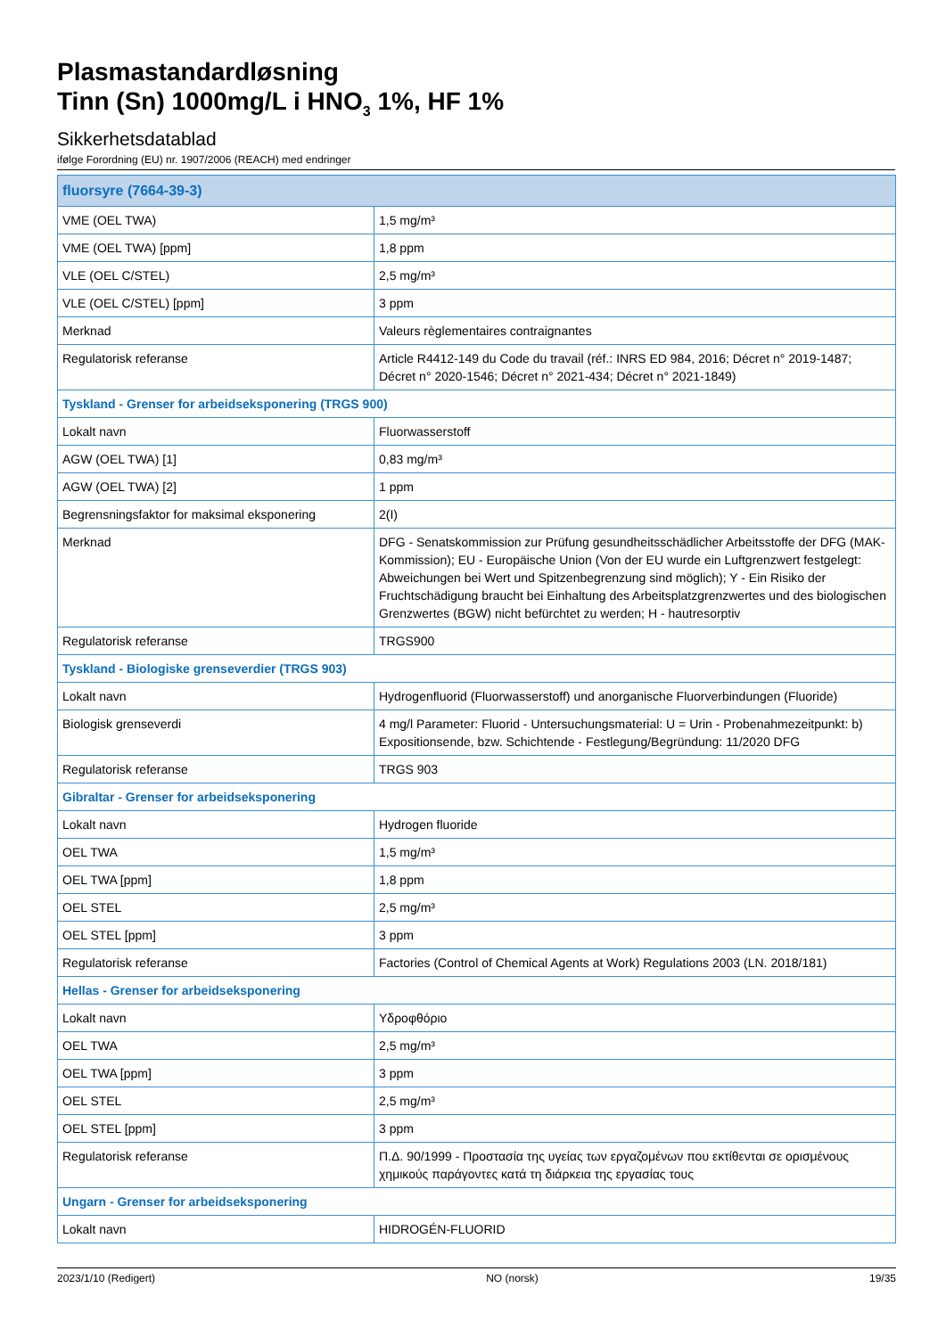Plasmastandardløsning
Tinn (Sn) 1000mg/L i HNO<sub>3</sub> 1%, HF 1%
Sikkerhetsdatablad
ifølge Forordning (EU) nr. 1907/2006 (REACH) med endringer
| fluorsyre (7664-39-3) | |
| --- | --- |
| VME (OEL TWA) | 1,5 mg/m³ |
| VME (OEL TWA) [ppm] | 1,8 ppm |
| VLE (OEL C/STEL) | 2,5 mg/m³ |
| VLE (OEL C/STEL) [ppm] | 3 ppm |
| Merknad | Valeurs règlementaires contraignantes |
| Regulatorisk referanse | Article R4412-149 du Code du travail (réf.: INRS ED 984, 2016; Décret n° 2019-1487; Décret n° 2020-1546; Décret n° 2021-434; Décret n° 2021-1849) |
| Tyskland - Grenser for arbeidseksponering (TRGS 900) | |
| Lokalt navn | Fluorwasserstoff |
| AGW (OEL TWA) [1] | 0,83 mg/m³ |
| AGW (OEL TWA) [2] | 1 ppm |
| Begrensningsfaktor for maksimal eksponering | 2(I) |
| Merknad | DFG - Senatskommission zur Prüfung gesundheitsschädlicher Arbeitsstoffe der DFG (MAK-Kommission); EU - Europäische Union (Von der EU wurde ein Luftgrenzwert festgelegt: Abweichungen bei Wert und Spitzenbegrenzung sind möglich); Y - Ein Risiko der Fruchtschädigung braucht bei Einhaltung des Arbeitsplatzgrenzwertes und des biologischen Grenzwertes (BGW) nicht befürchtet zu werden; H - hautresorptiv |
| Regulatorisk referanse | TRGS900 |
| Tyskland - Biologiske grenseverdier (TRGS 903) | |
| Lokalt navn | Hydrogenfluorid (Fluorwasserstoff) und anorganische Fluorverbindungen (Fluoride) |
| Biologisk grenseverdi | 4 mg/l Parameter: Fluorid - Untersuchungsmaterial: U = Urin - Probenahmezeitpunkt: b) Expositionsende, bzw. Schichtende - Festlegung/Begründung: 11/2020 DFG |
| Regulatorisk referanse | TRGS 903 |
| Gibraltar - Grenser for arbeidseksponering | |
| Lokalt navn | Hydrogen fluoride |
| OEL TWA | 1,5 mg/m³ |
| OEL TWA [ppm] | 1,8 ppm |
| OEL STEL | 2,5 mg/m³ |
| OEL STEL [ppm] | 3 ppm |
| Regulatorisk referanse | Factories (Control of Chemical Agents at Work) Regulations 2003 (LN. 2018/181) |
| Hellas - Grenser for arbeidseksponering | |
| Lokalt navn | Υδροφθόριο |
| OEL TWA | 2,5 mg/m³ |
| OEL TWA [ppm] | 3 ppm |
| OEL STEL | 2,5 mg/m³ |
| OEL STEL [ppm] | 3 ppm |
| Regulatorisk referanse | Π.Δ. 90/1999 - Προστασία της υγείας των εργαζομένων που εκτίθενται σε ορισμένους χημικούς παράγοντες κατά τη διάρκεια της εργασίας τους |
| Ungarn - Grenser for arbeidseksponering | |
| Lokalt navn | HIDROGÉN-FLUORID |
2023/1/10 (Redigert) NO (norsk) 19/35